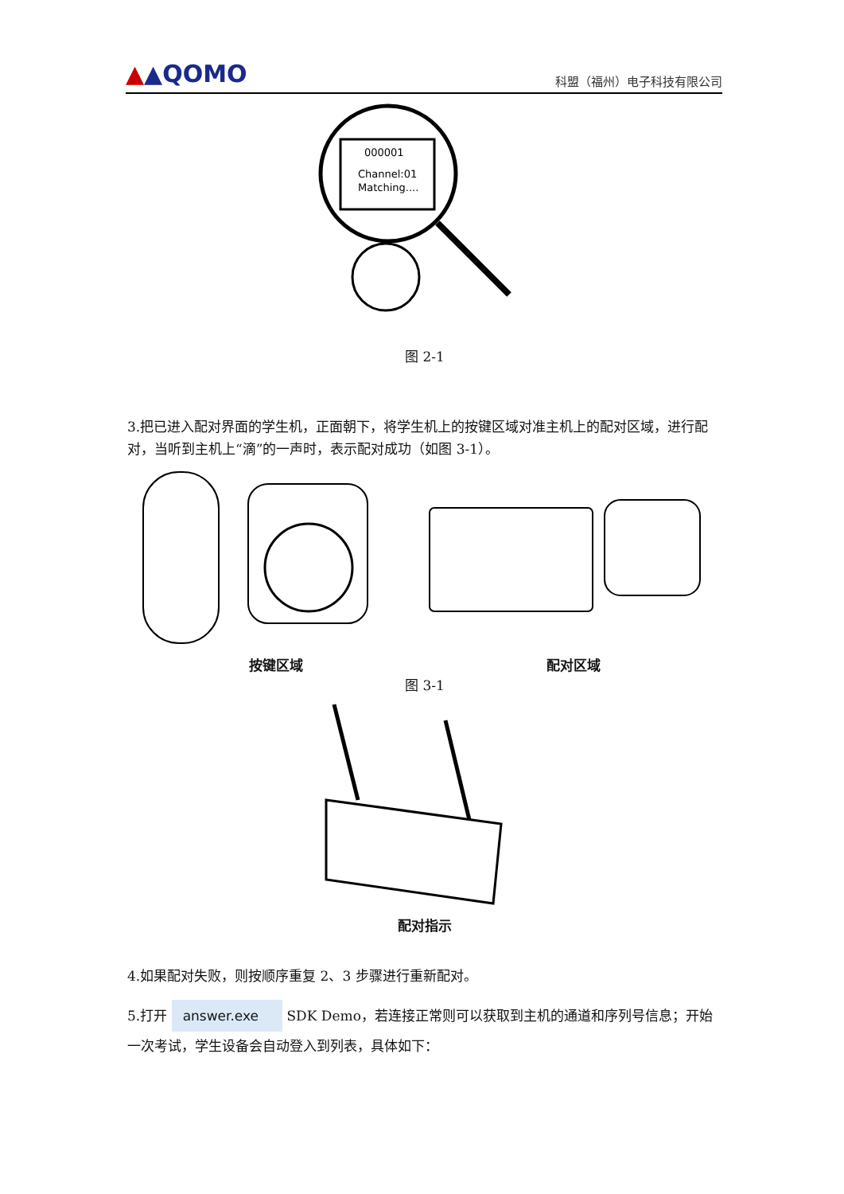▲▲QOMO
科盟（福州）电子科技有限公司
000001
Channel:01
Matching....
图 2-1
3.把已进入配对界面的学生机，正面朝下，将学生机上的按键区域对准主机上的配对区域，进行配对，当听到主机上“滴”的一声时，表示配对成功（如图 3-1）。
按键区域 配对区域
图 3-1
配对指示
4.如果配对失败，则按顺序重复 2、3 步骤进行重新配对。
5.打开 answer.exe SDK Demo，若连接正常则可以获取到主机的通道和序列号信息；开始一次考试，学生设备会自动登入到列表，具体如下：